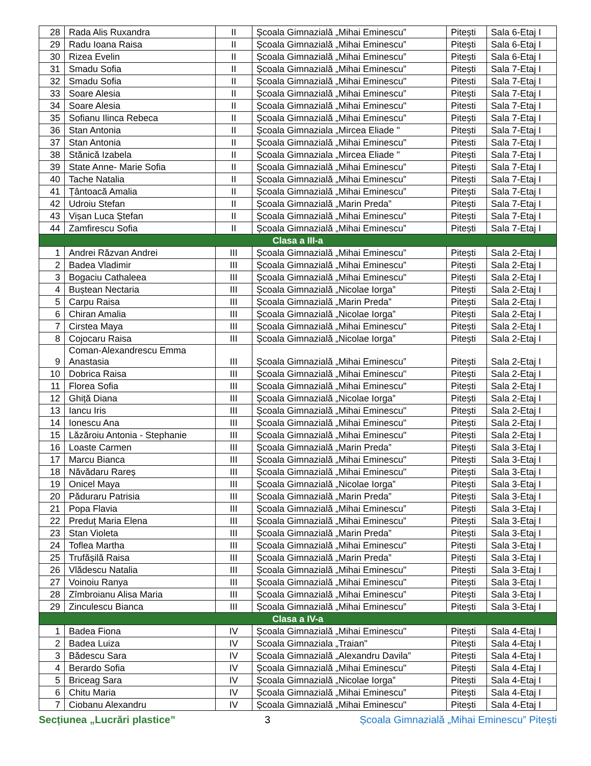| 28 | Rada Alis Ruxandra | II | Școala Gimnazială „Mihai Eminescu” | Pitești | Sala 6-Etaj I |
| 29 | Radu Ioana Raisa | II | Școala Gimnazială „Mihai Eminescu” | Pitești | Sala 6-Etaj I |
| 30 | Rizea Evelin | II | Școala Gimnazială „Mihai Eminescu” | Pitești | Sala 6-Etaj I |
| 31 | Smadu Sofia | II | Școala Gimnazială „Mihai Eminescu” | Pitești | Sala 7-Etaj I |
| 32 | Smadu Sofia | II | Școala Gimnazială „Mihai Eminescu" | Pitesti | Sala 7-Etaj I |
| 33 | Soare Alesia | II | Școala Gimnazială „Mihai Eminescu” | Pitești | Sala 7-Etaj I |
| 34 | Soare Alesia | II | Școala Gimnazială „Mihai Eminescu" | Pitesti | Sala 7-Etaj I |
| 35 | Sofianu Ilinca Rebeca | II | Școala Gimnazială „Mihai Eminescu” | Pitești | Sala 7-Etaj I |
| 36 | Stan Antonia | II | Școala Gimnaziala „Mircea Eliade " | Pitești | Sala 7-Etaj I |
| 37 | Stan Antonia | II | Școala Gimnazială „Mihai Eminescu" | Pitesti | Sala 7-Etaj I |
| 38 | Stănică Izabela | II | Școala Gimnaziala „Mircea Eliade " | Pitești | Sala 7-Etaj I |
| 39 | State Anne- Marie Sofia | II | Școala Gimnazială „Mihai Eminescu” | Pitești | Sala 7-Etaj I |
| 40 | Tache Natalia | II | Școala Gimnazială „Mihai Eminescu” | Pitești | Sala 7-Etaj I |
| 41 | Țântoacă Amalia | II | Școala Gimnazială „Mihai Eminescu” | Pitești | Sala 7-Etaj I |
| 42 | Udroiu Stefan | II | Școala Gimnazială „Marin Preda” | Pitești | Sala 7-Etaj I |
| 43 | Vișan Luca Ștefan | II | Școala Gimnazială „Mihai Eminescu” | Pitești | Sala 7-Etaj I |
| 44 | Zamfirescu Sofia | II | Școala Gimnazială „Mihai Eminescu” | Pitești | Sala 7-Etaj I |
| Clasa a III-a | | | | | |
| 1 | Andrei Răzvan Andrei | III | Școala Gimnazială „Mihai Eminescu” | Pitești | Sala 2-Etaj I |
| 2 | Badea Vladimir | III | Școala Gimnazială „Mihai Eminescu” | Pitești | Sala 2-Etaj I |
| 3 | Bogaciu Cathaleea | III | Școala Gimnazială „Mihai Eminescu" | Pitești | Sala 2-Etaj I |
| 4 | Buștean Nectaria | III | Școala Gimnazială „Nicolae Iorga” | Pitești | Sala 2-Etaj I |
| 5 | Carpu Raisa | III | Școala Gimnazială „Marin Preda” | Pitești | Sala 2-Etaj I |
| 6 | Chiran Amalia | III | Școala Gimnazială „Nicolae Iorga” | Pitești | Sala 2-Etaj I |
| 7 | Cirstea Maya | III | Școala Gimnazială „Mihai Eminescu" | Pitești | Sala 2-Etaj I |
| 8 | Cojocaru Raisa | III | Școala Gimnazială „Nicolae Iorga” | Pitești | Sala 2-Etaj I |
| 9 | Coman-Alexandrescu Emma Anastasia | III | Școala Gimnazială „Mihai Eminescu” | Pitești | Sala 2-Etaj I |
| 10 | Dobrica Raisa | III | Școala Gimnazială „Mihai Eminescu" | Pitești | Sala 2-Etaj I |
| 11 | Florea Sofia | III | Școala Gimnazială „Mihai Eminescu" | Pitești | Sala 2-Etaj I |
| 12 | Ghiță Diana | III | Școala Gimnazială „Nicolae Iorga” | Pitești | Sala 2-Etaj I |
| 13 | Iancu Iris | III | Școala Gimnazială „Mihai Eminescu" | Pitești | Sala 2-Etaj I |
| 14 | Ionescu Ana | III | Școala Gimnazială „Mihai Eminescu" | Pitești | Sala 2-Etaj I |
| 15 | Lăzăroiu Antonia - Stephanie | III | Școala Gimnazială „Mihai Eminescu" | Pitești | Sala 2-Etaj I |
| 16 | Loaste Carmen | III | Școala Gimnazială „Marin Preda” | Pitești | Sala 3-Etaj I |
| 17 | Marcu Bianca | III | Școala Gimnazială „Mihai Eminescu" | Pitești | Sala 3-Etaj I |
| 18 | Năvădaru Rareș | III | Școala Gimnazială „Mihai Eminescu" | Pitești | Sala 3-Etaj I |
| 19 | Onicel Maya | III | Școala Gimnazială „Nicolae Iorga” | Pitești | Sala 3-Etaj I |
| 20 | Păduraru Patrisia | III | Școala Gimnazială „Marin Preda” | Pitești | Sala 3-Etaj I |
| 21 | Popa Flavia | III | Școala Gimnazială „Mihai Eminescu” | Pitești | Sala 3-Etaj I |
| 22 | Preduț Maria Elena | III | Școala Gimnazială „Mihai Eminescu” | Pitești | Sala 3-Etaj I |
| 23 | Stan Violeta | III | Școala Gimnazială „Marin Preda” | Pitești | Sala 3-Etaj I |
| 24 | Toflea Martha | III | Școala Gimnazială „Mihai Eminescu" | Pitești | Sala 3-Etaj I |
| 25 | Trufășilă Raisa | III | Școala Gimnazială „Marin Preda” | Pitești | Sala 3-Etaj I |
| 26 | Vlădescu Natalia | III | Școala Gimnazială „Mihai Eminescu" | Pitești | Sala 3-Etaj I |
| 27 | Voinoiu Ranya | III | Școala Gimnazială „Mihai Eminescu" | Pitești | Sala 3-Etaj I |
| 28 | Zîmbroianu Alisa Maria | III | Școala Gimnazială „Mihai Eminescu” | Pitești | Sala 3-Etaj I |
| 29 | Zinculescu Bianca | III | Școala Gimnazială „Mihai Eminescu” | Pitești | Sala 3-Etaj I |
| Clasa a IV-a | | | | | |
| 1 | Badea Fiona | IV | Școala Gimnazială „Mihai Eminescu" | Pitești | Sala 4-Etaj I |
| 2 | Badea Luiza | IV | Scoala Gimnaziala „Traian" | Pitești | Sala 4-Etaj I |
| 3 | Bădescu Sara | IV | Școala Gimnazială „Alexandru Davila” | Pitești | Sala 4-Etaj I |
| 4 | Berardo Sofia | IV | Școala Gimnazială „Mihai Eminescu" | Pitești | Sala 4-Etaj I |
| 5 | Briceag Sara | IV | Școala Gimnazială „Nicolae Iorga” | Pitești | Sala 4-Etaj I |
| 6 | Chitu Maria | IV | Școala Gimnazială „Mihai Eminescu” | Pitești | Sala 4-Etaj I |
| 7 | Ciobanu Alexandru | IV | Școala Gimnazială „Mihai Eminescu" | Pitești | Sala 4-Etaj I |
Secțiunea „Lucrări plastice” 3 Școala Gimnazială „Mihai Eminescu” Pitești